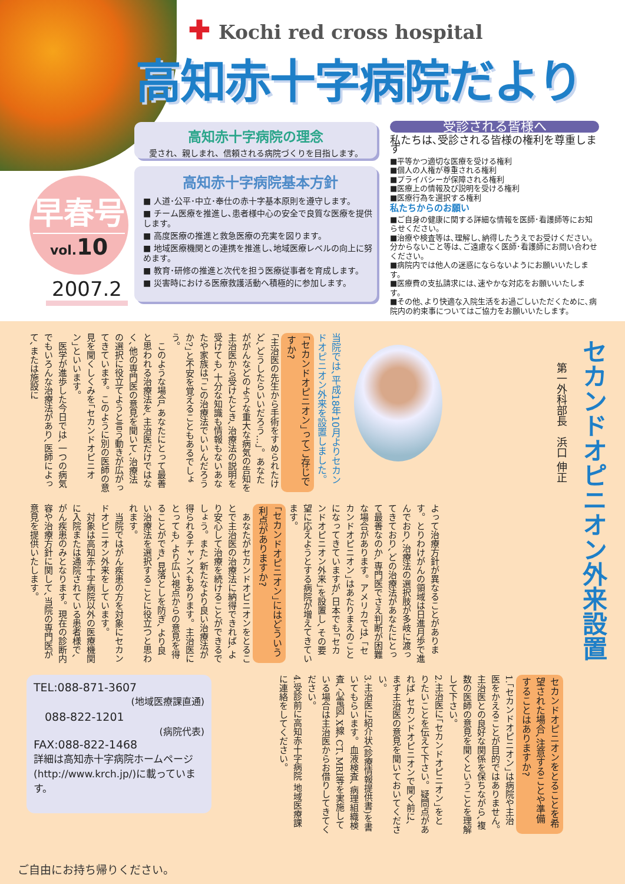✚ Kochi red cross hospital
高知赤十字病院だより
早春号
vol.10
2007.2
高知赤十字病院の理念
愛され、親しまれ、信頼される病院づくりを目指します。
高知赤十字病院基本方針
■ 人道･公平･中立･奉仕の赤十字基本原則を遵守します。
■ チーム医療を推進し､患者様中心の安全で良質な医療を提供します。
■ 高度医療の推進と救急医療の充実を図ります。
■ 地域医療機関との連携を推進し､地域医療レベルの向上に努めます。
■ 教育･研修の推進と次代を担う医療従事者を育成します。
■ 災害時における医療救護活動へ積極的に参加します。
受診される皆様へ
私たちは､受診される皆様の権利を尊重します
■平等かつ適切な医療を受ける権利
■個人の人権が尊重される権利
■プライバシーが保障される権利
■医療上の情報及び説明を受ける権利
■医療行為を選択する権利
私たちからのお願い
■ご自身の健康に関する詳細な情報を医師･看護師等にお知らせください。
■治療や検査等は､理解し､納得したうえでお受けください。分からないこと等は､ご遠慮なく医師･看護師にお問い合わせください。
■病院内では他人の迷惑にならないようにお願いいたします。
■医療費の支払請求には､速やかな対応をお願いいたします。
■その他､より快適な入院生活をお過ごしいただくために､病院内の約束事についてはご協力をお願いいたします。
セカンドオピニオン外来設置
第一外科部長　浜口 伸正
当院では､平成18年10月よりセカンドオピニオン外来を設置しました。
｢セカンドオピニオン｣ってご存じですか?
｢主治医の先生から手術をすめられたけど､どうしたらいいだろう…｣。あなたががんなどのような重大な病気の告知を主治医から受けたとき､治療法の説明を受けても､十分な知識も情報もないあなたや家族は｢この治療法でいいんだろうか?｣と不安を覚えることもあるでしょう。
　このような場合､あなたにとって最善と思われる治療法を､主治医だけではなく､他の専門医の意見を聞いて､治療法の選択に役立てようと言う動きが広がってきています。このように別の医師の意見を聞くしくみを｢セカンドオピニオン｣といいます。
　医学が進歩した今日では､一つの病気でもいろんな治療法があり､医師によって､または施設に
よって治療方針が異なることがあります。とりわけがんの領域は日進月歩で進んでおり､治療法の選択肢が多岐に渡ってきており､どの治療法があなたにとって最善なのか､専門医でさえ判断が困難な場合があります。アメリカでは､｢セカンドオピニオン｣はあたりまえのことになってきていますが､日本でも｢セカンドオピニオン外来｣を設置し､その要望に応えようとする病院が増えてきています。
｢セカンドオピニオン｣にはどういう利点がありますか?
　あなたがセカンドオピニオンをとることで主治医の治療法に納得できれば､より安心して治療を続けることができるでしょう。また､新たなより良い治療法が得られるチャンスもあります。主治医にとっても､より広い視点からの意見を得ることができ､見落としを防ぎ､より良い治療法を選択することに役立つと思われます。
　当院ではがん疾患の方を対象にセカンドオピニオン外来をしています。
　対象は高知赤十字病院以外の医療機関に入院または通院されている患者様で､がん疾患のみとなります。現在の診断内容や治療方針に関して､当院の専門医が意見を提供いたします。
セカンドオピニオンをとることを希望された場合､注意することや準備することはありますか?
1.｢セカンドオピニオン｣は病院や主治医をかえることが目的ではありません。主治医との良好な関係を保ちながら､複数の医師の意見を聞くということを理解して下さい。
2.主治医に｢セカンドオピニオン｣をとりたいことを伝えて下さい。疑問点があれば､セカンドオピニオンで聞く前に､まず主治医の意見を聞いておいてください。
3.主治医に紹介状(診療情報提供書)を書いてもらいます。血液検査､病理組織検査､心電図､X線､CT､MRI等を実施している場合は主治医からお借りしてきてください。
4.受診前に高知赤十字病院 地域医療課に連絡をしてください。
TEL:088-871-3607
(地域医療課直通)
　088-822-1201
(病院代表)
FAX:088-822-1468
詳細は高知赤十字病院ホームページ(http://www.krch.jp/)に載っています。
ご自由にお持ち帰りください。